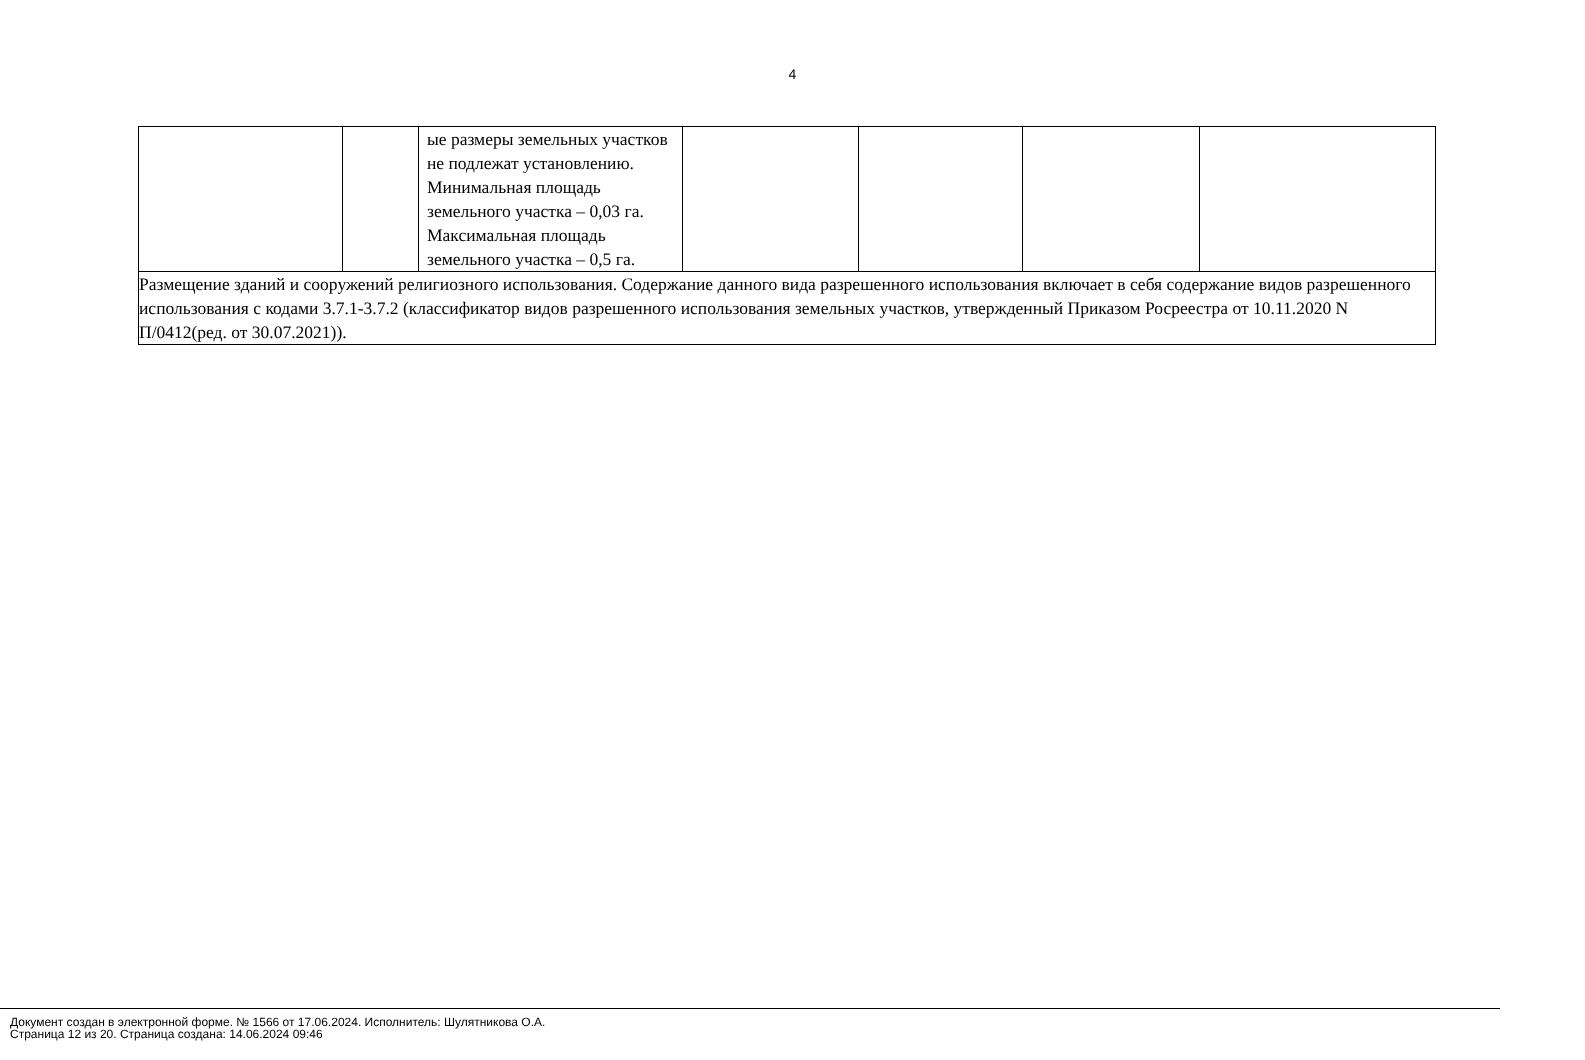4
| | | ые размеры земельных участков не подлежат установлению. Минимальная площадь земельного участка – 0,03 га. Максимальная площадь земельного участка – 0,5 га. | | | | |
| Размещение зданий и сооружений религиозного использования. Содержание данного вида разрешенного использования включает в себя содержание видов разрешенного использования с кодами 3.7.1-3.7.2 (классификатор видов разрешенного использования земельных участков, утвержденный Приказом Росреестра от 10.11.2020 N П/0412(ред. от 30.07.2021)). | | | | | | |
Документ создан в электронной форме. № 1566 от 17.06.2024. Исполнитель: Шулятникова О.А.
Страница 12 из 20. Страница создана: 14.06.2024 09:46